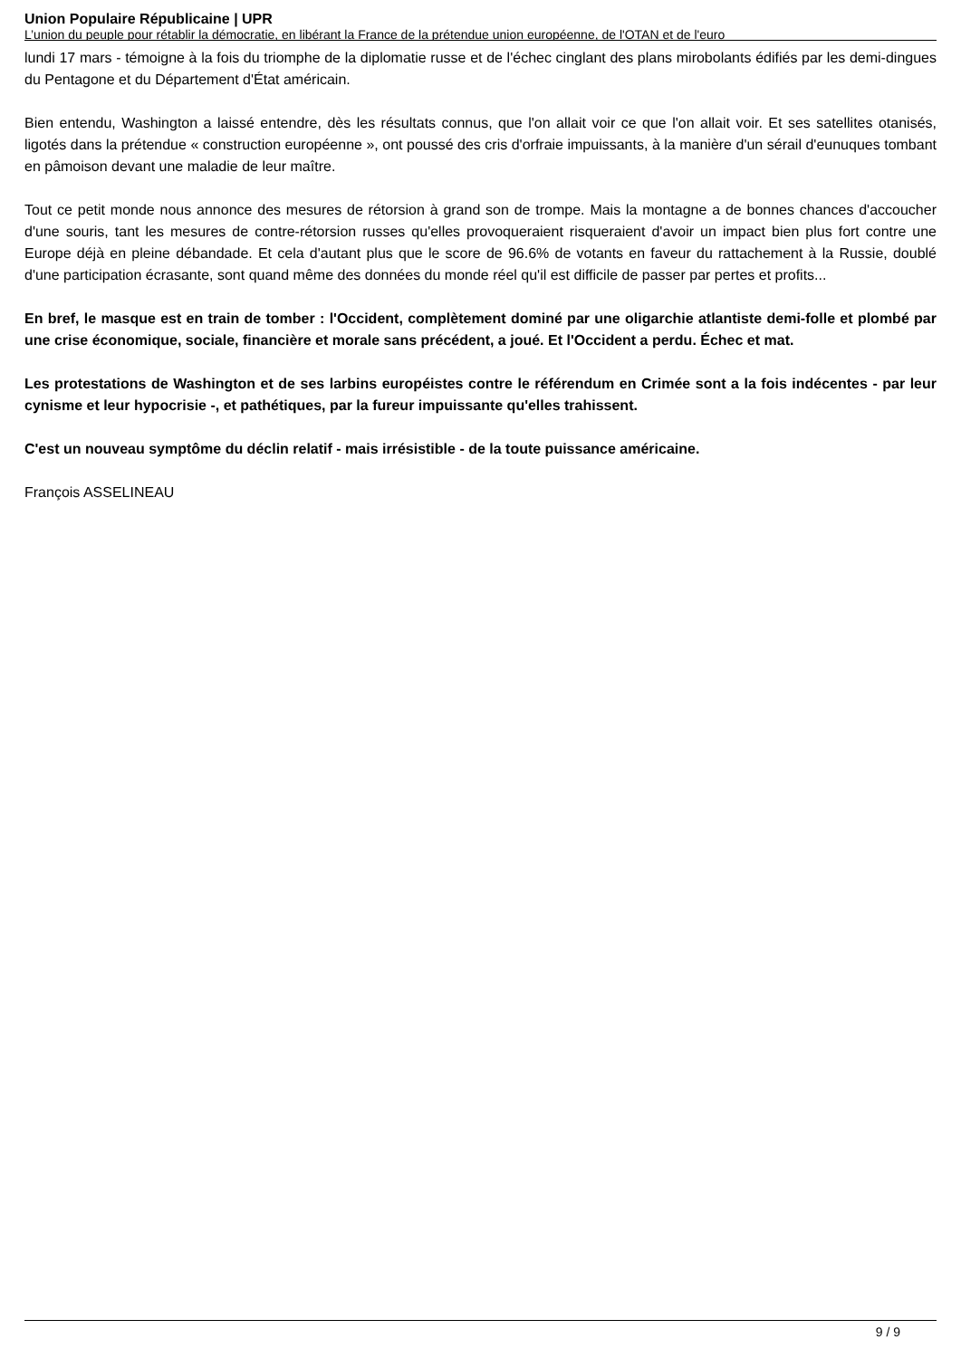Union Populaire Républicaine | UPR
L’union du peuple pour rétablir la démocratie, en libérant la France de la prétendue union européenne, de l'OTAN et de l'euro
lundi 17 mars - témoigne à la fois du triomphe de la diplomatie russe et de l'échec cinglant des plans mirobolants édifiés par les demi-dingues du Pentagone et du Département d'État américain.
Bien entendu, Washington a laissé entendre, dès les résultats connus, que l'on allait voir ce que l'on allait voir. Et ses satellites otanisés, ligotés dans la prétendue « construction européenne », ont poussé des cris d'orfraie impuissants, à la manière d'un sérail d'eunuques tombant en pâmoison devant une maladie de leur maître.
Tout ce petit monde nous annonce des mesures de rétorsion à grand son de trompe. Mais la montagne a de bonnes chances d'accoucher d'une souris, tant les mesures de contre-rétorsion russes qu'elles provoqueraient risqueraient d'avoir un impact bien plus fort contre une Europe déjà en pleine débandade. Et cela d'autant plus que le score de 96.6% de votants en faveur du rattachement à la Russie, doublé d'une participation écrasante, sont quand même des données du monde réel qu'il est difficile de passer par pertes et profits...
En bref, le masque est en train de tomber : l'Occident, complètement dominé par une oligarchie atlantiste demi-folle et plombé par une crise économique, sociale, financière et morale sans précédent, a joué. Et l'Occident a perdu. Échec et mat.
Les protestations de Washington et de ses larbins européistes contre le référendum en Crimée sont a la fois indécentes - par leur cynisme et leur hypocrisie -, et pathétiques, par la fureur impuissante qu'elles trahissent.
C'est un nouveau symptôme du déclin relatif - mais irrésistible - de la toute puissance américaine.
François ASSELINEAU
9 / 9